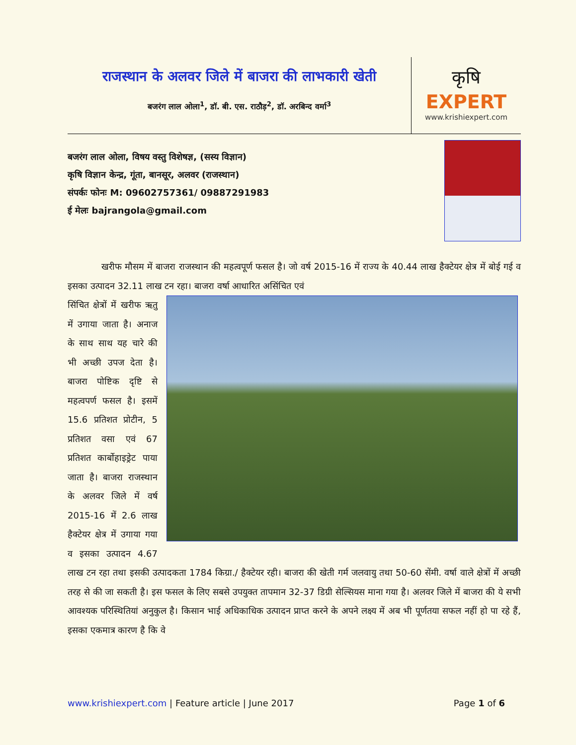राजस्थान के अलवर जिले में बाजरा की लाभकारी खेती
बजरंग लाल ओला<sup>1</sup>, डॉ. बी. एस. राठौड़<sup>2</sup>, डॉ. अरबिन्द वर्मा<sup>3</sup>
कृषि
EXPERT
www.krishiexpert.com
बजरंग लाल ओला, विषय वस्तु विशेषज्ञ, (सस्य विज्ञान)
कृषि विज्ञान केन्द्र, गूंता, बानसूर, अलवर (राजस्थान)
संपर्कः फोनः M: 09602757361/ 09887291983
ई मेलः bajrangola@gmail.com
खरीफ मौसम में बाजरा राजस्थान की महत्वपूर्ण फसल है। जो वर्ष 2015-16 में राज्य के 40.44 लाख हैक्टेयर क्षेत्र में बोई गई व इसका उत्पादन 32.11 लाख टन रहा। बाजरा वर्षा आधारित असिंचित एवं
सिंचित क्षेत्रों में खरीफ ऋतु में उगाया जाता है। अनाज के साथ साथ यह चारे की भी अच्छी उपज देता है। बाजरा पोष्टिक दृष्टि से महत्वपर्ण फसल है। इसमें 15.6 प्रतिशत प्रोटीन, 5 प्रतिशत वसा एवं 67 प्रतिशत कार्बोहाइड्रेट पाया जाता है। बाजरा राजस्थान के अलवर जिले में वर्ष 2015-16 में 2.6 लाख हैक्टेयर क्षेत्र में उगाया गया व इसका उत्पादन 4.67 लाख टन रहा तथा इसकी उत्पादकता 1784 किग्रा./ हैक्टेयर रही। बाजरा की खेती गर्म जलवायु तथा 50-60 सेंमी. वर्षा वाले क्षेत्रों में अच्छी तरह से की जा सकती है। इस फसल के लिए सबसे उपयुक्त तापमान 32-37 डिग्री सेल्सियस माना गया है। अलवर जिले में बाजरा की ये सभी आवश्यक परिस्थितियां अनुकुल है। किसान भाई अधिकाधिक उत्पादन प्राप्त करने के अपने लक्ष्य में अब भी पूर्णतया सफल नहीं हो पा रहे हैं, इसका एकमात्र कारण है कि वे
www.krishiexpert.com | Feature article | June 2017 Page 1 of 6